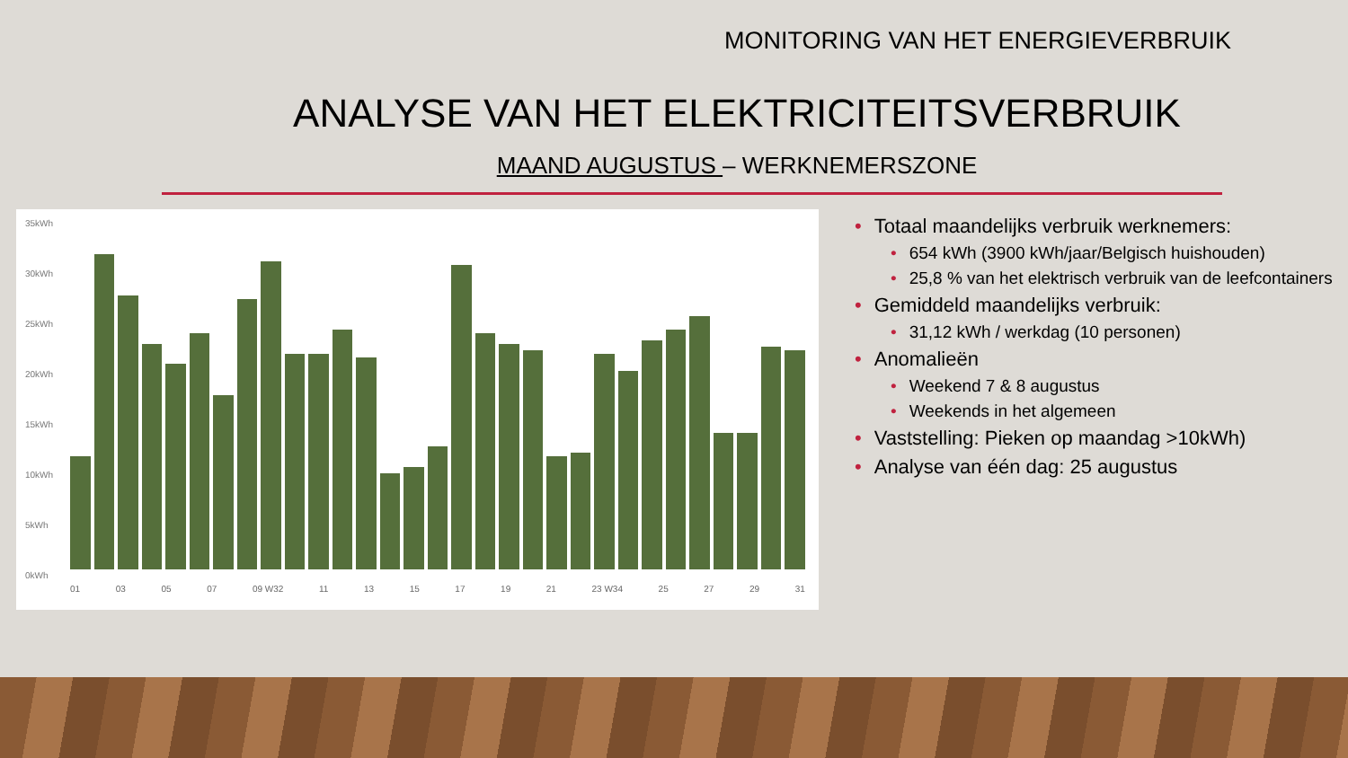MONITORING VAN HET ENERGIEVERBRUIK
ANALYSE VAN HET ELEKTRICITEITSVERBRUIK
MAAND AUGUSTUS – WERKNEMERSZONE
35kWh
30kWh
25kWh
20kWh
15kWh
10kWh
5kWh
0kWh
01 03 05 07 09 W32 11 13 15 17 19 21 23 W34 25 27 29 31
• Totaal maandelijks verbruik werknemers:
• 654 kWh (3900 kWh/jaar/Belgisch huishouden)
• 25,8 % van het elektrisch verbruik van de leefcontainers
• Gemiddeld maandelijks verbruik:
• 31,12 kWh / werkdag (10 personen)
• Anomalieën
• Weekend 7 & 8 augustus
• Weekends in het algemeen
• Vaststelling: Pieken op maandag >10kWh)
• Analyse van één dag: 25 augustus